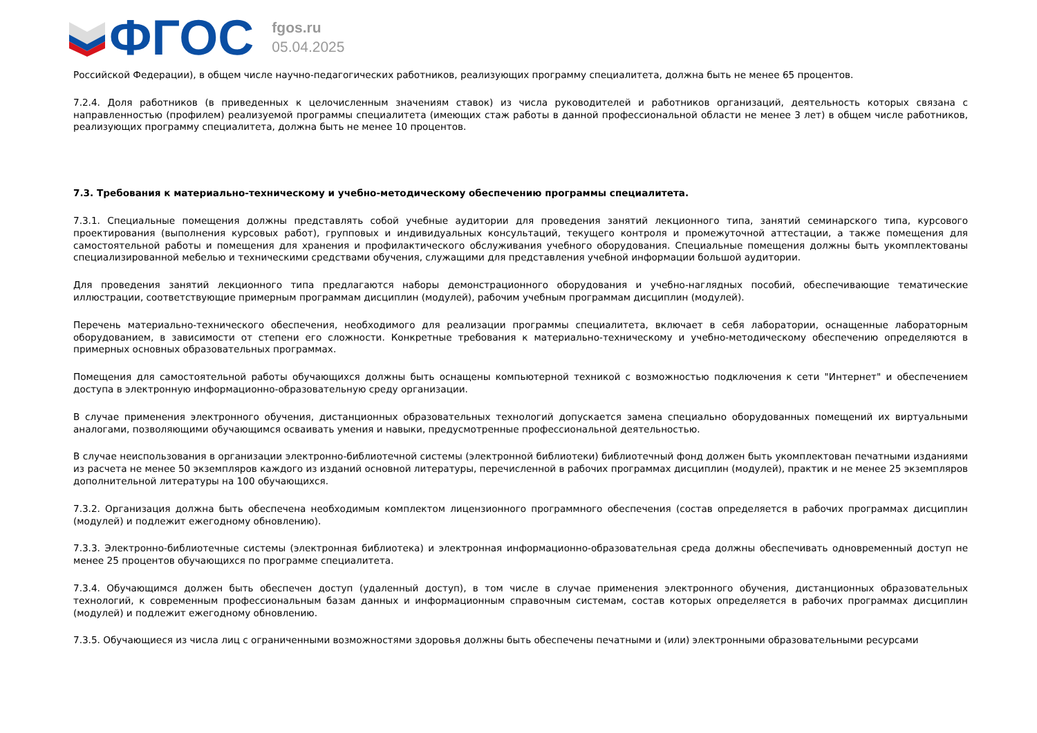ФГОС
fgos.ru
05.04.2025
Российской Федерации), в общем числе научно-педагогических работников, реализующих программу специалитета, должна быть не менее 65 процентов.
7.2.4. Доля работников (в приведенных к целочисленным значениям ставок) из числа руководителей и работников организаций, деятельность которых связана с направленностью (профилем) реализуемой программы специалитета (имеющих стаж работы в данной профессиональной области не менее 3 лет) в общем числе работников, реализующих программу специалитета, должна быть не менее 10 процентов.
7.3. Требования к материально-техническому и учебно-методическому обеспечению программы специалитета.
7.3.1. Специальные помещения должны представлять собой учебные аудитории для проведения занятий лекционного типа, занятий семинарского типа, курсового проектирования (выполнения курсовых работ), групповых и индивидуальных консультаций, текущего контроля и промежуточной аттестации, а также помещения для самостоятельной работы и помещения для хранения и профилактического обслуживания учебного оборудования. Специальные помещения должны быть укомплектованы специализированной мебелью и техническими средствами обучения, служащими для представления учебной информации большой аудитории.
Для проведения занятий лекционного типа предлагаются наборы демонстрационного оборудования и учебно-наглядных пособий, обеспечивающие тематические иллюстрации, соответствующие примерным программам дисциплин (модулей), рабочим учебным программам дисциплин (модулей).
Перечень материально-технического обеспечения, необходимого для реализации программы специалитета, включает в себя лаборатории, оснащенные лабораторным оборудованием, в зависимости от степени его сложности. Конкретные требования к материально-техническому и учебно-методическому обеспечению определяются в примерных основных образовательных программах.
Помещения для самостоятельной работы обучающихся должны быть оснащены компьютерной техникой с возможностью подключения к сети "Интернет" и обеспечением доступа в электронную информационно-образовательную среду организации.
В случае применения электронного обучения, дистанционных образовательных технологий допускается замена специально оборудованных помещений их виртуальными аналогами, позволяющими обучающимся осваивать умения и навыки, предусмотренные профессиональной деятельностью.
В случае неиспользования в организации электронно-библиотечной системы (электронной библиотеки) библиотечный фонд должен быть укомплектован печатными изданиями из расчета не менее 50 экземпляров каждого из изданий основной литературы, перечисленной в рабочих программах дисциплин (модулей), практик и не менее 25 экземпляров дополнительной литературы на 100 обучающихся.
7.3.2. Организация должна быть обеспечена необходимым комплектом лицензионного программного обеспечения (состав определяется в рабочих программах дисциплин (модулей) и подлежит ежегодному обновлению).
7.3.3. Электронно-библиотечные системы (электронная библиотека) и электронная информационно-образовательная среда должны обеспечивать одновременный доступ не менее 25 процентов обучающихся по программе специалитета.
7.3.4. Обучающимся должен быть обеспечен доступ (удаленный доступ), в том числе в случае применения электронного обучения, дистанционных образовательных технологий, к современным профессиональным базам данных и информационным справочным системам, состав которых определяется в рабочих программах дисциплин (модулей) и подлежит ежегодному обновлению.
7.3.5. Обучающиеся из числа лиц с ограниченными возможностями здоровья должны быть обеспечены печатными и (или) электронными образовательными ресурсами